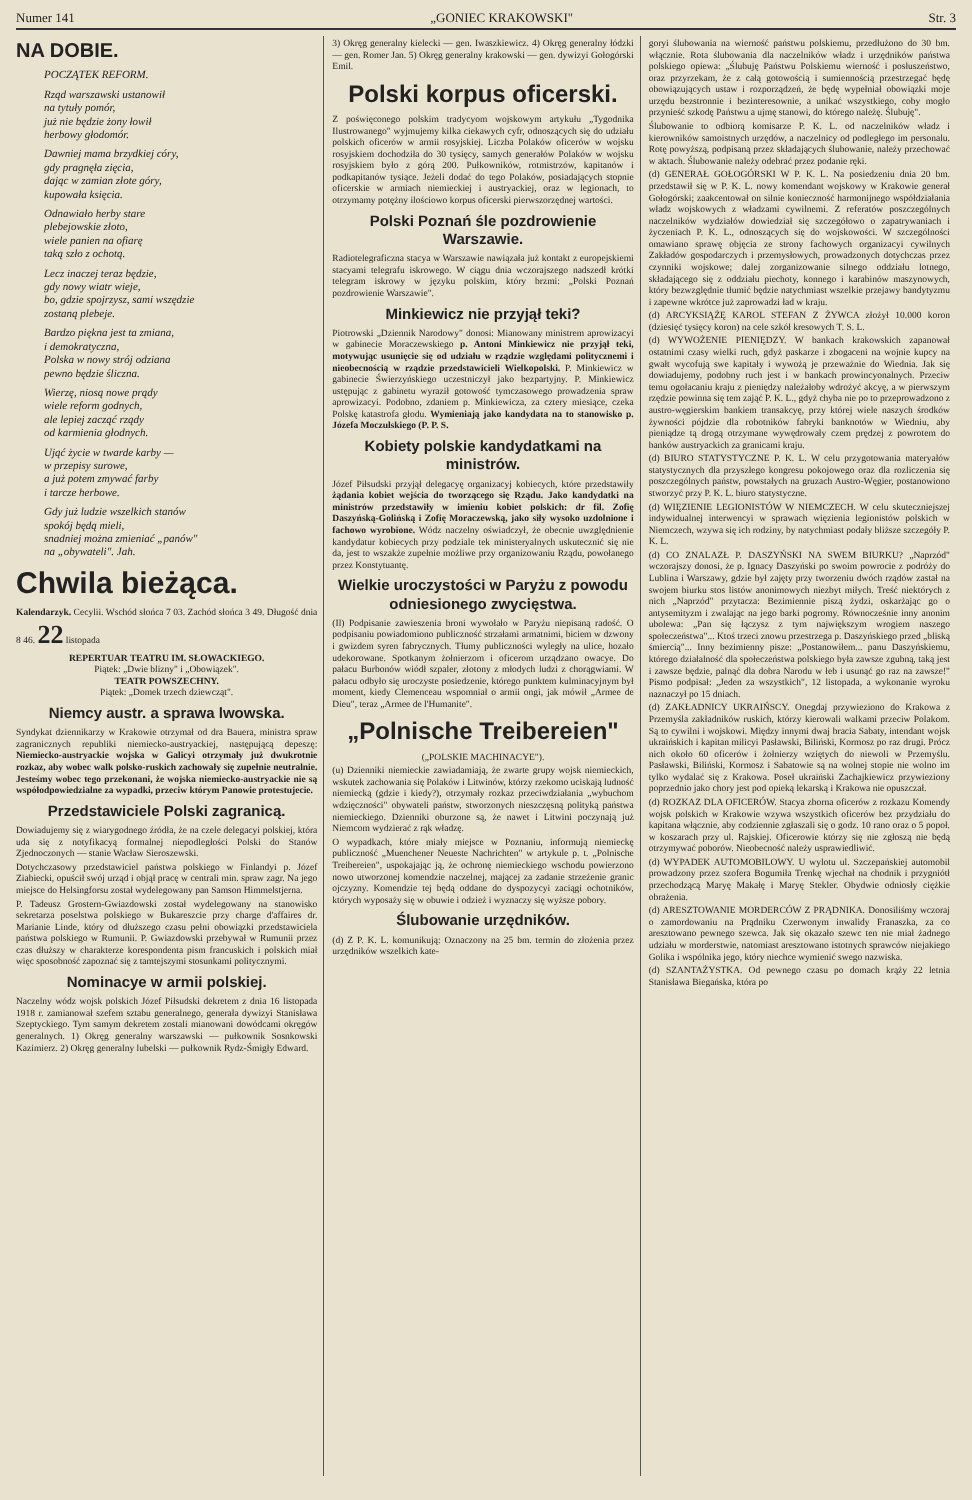Numer 141 „GONIEC KRAKOWSKI" Str. 3
NA DOBIE.
POCZĄTEK REFORM.
Rząd warszawski ustanowił
na tytuły pomór,
już nie będzie żony łowił
herbowy głodomór.
Dawniej mama brzydkiej córy,
gdy pragnęła zięcia,
dając w zamian złote góry,
kupowała księcia.
Odnawiało herby stare
plebejowskie złoto,
wiele panien na ofiarę
taką szło z ochotą.
Lecz inaczej teraz będzie,
gdy nowy wiatr wieje,
bo, gdzie spojrzysz, sami wszędzie
zostaną plebeje.
Bardzo piękna jest ta zmiana,
i demokratyczna,
Polska w nowy strój odziana
pewno będzie śliczna.
Wierzę, niosą nowe prądy
wiele reform godnych,
ale lepiej zacząć rządy
od karmienia głodnych.
Ująć życie w twarde karby —
w przepisy surowe,
a już potem zmywać farby
i tarcze herbowe.
Gdy już ludzie wszelkich stanów
spokój będą mieli,
snadniej można zmieniać „panów"
na „obywateli". Jah.
Chwila bieżąca.
Kalendarzyk. Cecylii. Wschód słońca 7 03. Zachód słońca 3 49. Długość dnia 8 46. 22 listopada
REPERTUAR TEATRU IM. SŁOWACKIEGO.
Piątek: „Dwie blizny" i „Obowiązek".
TEATR POWSZECHNY.
Piątek: „Domek trzech dziewcząt".
Niemcy austr. a sprawa lwowska.
Syndykat dziennikarzy w Krakowie otrzymał od dra Bauera, ministra spraw zagranicznych republiki niemiecko-austryackiej, następującą depeszę: Niemiecko-austryackie wojska w Galicyi otrzymały już dwukrotnie rozkaz, aby wobec walk polsko-ruskich zachowały się zupełnie neutralnie. Jesteśmy wobec tego przekonani, że wojska niemiecko-austryackie nie są współodpowiedzialne za wypadki, przeciw którym Panowie protestujecie.
Przedstawiciele Polski zagranicą.
Dowiadujemy się z wiarygodnego źródła, że na czele delegacyi polskiej, która uda się z notyfikacyą formalnej niepodległości Polski do Stanów Zjednoczonych — stanie Wacław Sieroszewski.
Dotychczasowy przedstawiciel państwa polskiego w Finlandyi p. Józef Ziabiecki, opuścił swój urząd i objął pracę w centrali min. spraw zagr. Na jego miejsce do Helsingforsu został wydelegowany pan Samson Himmelstjerna.
P. Tadeusz Grostern-Gwiazdowski został wydelegowany na stanowisko sekretarza poselstwa polskiego w Bukareszcie przy charge d'affaires dr. Marianie Linde, który od dłuższego czasu pełni obowiązki przedstawiciela państwa polskiego w Rumunii. P. Gwiazdowski przebywał w Rumunii przez czas dłuższy w charakterze korespondenta pism francuskich i polskich miał więc sposobność zapoznać się z tamtejszymi stosunkami politycznymi.
Nominacye w armii polskiej.
Naczelny wódz wojsk polskich Józef Piłsudski dekretem z dnia 16 listopada 1918 r. zamianował szefem sztabu generalnego, generała dywizyi Stanisława Szeptyckiego. Tym samym dekretem zostali mianowani dowódcami okręgów generalnych. 1) Okręg generalny warszawski — pułkownik Sosnkowski Kazimierz. 2) Okręg generalny lubelski — pułkownik Rydz-Śmigły Edward.
3) Okręg generalny kielecki — gen. Iwaszkiewicz. 4) Okręg generalny łódzki — gen. Romer Jan. 5) Okręg generalny krakowski — gen. dywizyi Gołogórski Emil.
Polski korpus oficerski.
Z poświęconego polskim tradycyom wojskowym artykułu „Tygodnika Ilustrowanego" wyjmujemy kilka ciekawych cyfr, odnoszących się do udziału polskich oficerów w armii rosyjskiej. Liczba Polaków oficerów w wojsku rosyjskiem dochodziła do 30 tysięcy, samych generałów Polaków w wojsku rosyjskiem było z górą 200. Pułkowników, rotmistrzów, kapitanów i podkapitanów tysiące. Jeżeli dodać do tego Polaków, posiadających stopnie oficerskie w armiach niemieckiej i austryackiej, oraz w legionach, to otrzymamy potężny ilościowo korpus oficerski pierwszorzędnej wartości.
Polski Poznań śle pozdrowienie Warszawie.
Radiotelegraficzna stacya w Warszawie nawiązała już kontakt z europejskiemi stacyami telegrafu iskrowego. W ciągu dnia wczorajszego nadszedł krótki telegram iskrowy w języku polskim, który brzmi: „Polski Poznań pozdrowienie Warszawie".
Minkiewicz nie przyjął teki?
Piotrowski „Dziennik Narodowy" donosi: Mianowany ministrem aprowizacyi w gabinecie Moraczewskiego p. Antoni Minkiewicz nie przyjął teki, motywując usunięcie się od udziału w rządzie względami politycznemi i nieobecnością w rządzie przedstawicieli Wielkopolski. P. Minkiewicz w gabinecie Świerzyńskiego uczestniczył jako bezpartyjny. P. Minkiewicz ustępując z gabinetu wyraził gotowość tymczasowego prowadzenia spraw aprowizacyi. Podobno, zdaniem p. Minkiewicza, za cztery miesiące, czeka Polskę katastrofa głodu. Wymieniają jako kandydata na to stanowisko p. Józefa Moczulskiego (P. P. S.
Kobiety polskie kandydatkami na ministrów.
Józef Piłsudski przyjął delegacyę organizacyj kobiecych, które przedstawiły żądania kobiet wejścia do tworzącego się Rządu. Jako kandydatki na ministrów przedstawiły w imieniu kobiet polskich: dr fil. Zofię Daszyńską-Golińską i Zofię Moraczewską, jako siły wysoko uzdolnione i fachowo wyrobione. Wódz naczelny oświadczył, że obecnie uwzględnienie kandydatur kobiecych przy podziale tek ministeryalnych uskutecznić się nie da, jest to wszakże zupełnie możliwe przy organizowaniu Rządu, powołanego przez Konstytuantę.
Wielkie uroczystości w Paryżu z powodu odniesionego zwycięstwa.
(Il) Podpisanie zawieszenia broni wywołało w Paryżu niepisaną radość. O podpisaniu powiadomiono publiczność strzałami armatnimi, biciem w dzwony i gwizdem syren fabrycznych. Tłumy publiczności wyległy na ulice, hozało udekorowane. Spotkanym żołnierzom i oficerom urządzano owacye. Do pałacu Burbonów wiódł szpaler, złotony z młodych ludzi z chorągwiami. W pałacu odbyło się uroczyste posiedzenie, którego punktem kulminacyjnym był moment, kiedy Clemenceau wspomniał o armii ongi, jak mówił „Armee de Dieu", teraz „Armee de l'Humanite".
„Polnische Treibereien"
(„POLSKIE MACHINACYE").
(u) Dzienniki niemieckie zawiadamiają, że zwarte grupy wojsk niemieckich, wskutek zachowania się Polaków i Litwinów, którzy rzekomo uciskają ludność niemiecką (gdzie i kiedy?), otrzymały rozkaz przeciwdziałania „wybuchom wdzięczności" obywateli państw, stworzonych nieszczęsną polityką państwa niemieckiego. Dzienniki oburzone są, że nawet i Litwini poczynają już Niemcom wydzierać z rąk władzę.
O wypadkach, które miały miejsce w Poznaniu, informują niemieckę publiczność „Muenchener Neueste Nachrichten" w artykule p. t. „Polnische Treibereien", uspokajając ją, że ochronę niemieckiego wschodu powierzono nowo utworzonej komendzie naczelnej, mającej za zadanie strzeżenie granic ojczyzny. Komendzie tej będą oddane do dyspozycyi zaciągi ochotników, których wyposaży się w obuwie i odzież i wyznaczy się wyższe pobory.
Ślubowanie urzędników.
(d) Z P. K. L. komunikują: Oznaczony na 25 bm. termin do złożenia przez urzędników wszelkich kate-
goryi ślubowania na wierność państwu polskiemu, przedłużono do 30 bm. włącznie. Rota ślubowania dla naczelników władz i urzędników państwa polskiego opiewa: „Ślubuję Państwu Polskiemu wierność i posłuszeństwo, oraz przyrzekam, że z całą gotowością i sumiennością przestrzegać będę obowiązujących ustaw i rozporządzeń, że będę wypełniał obowiązki moje urzędu bezstronnie i bezinteresownie, a unikać wszystkiego, coby mogło przynieść szkodę Państwu a ujmę stanowi, do którego należę. Ślubuję".
Ślubowanie to odbiorą komisarze P. K. L. od naczelników władz i kierowników samoistnych urzędów, a naczelnicy od podległego im personalu. Rotę powyższą, podpisaną przez składających ślubowanie, należy przechować w aktach. Ślubowanie należy odebrać przez podanie ręki.
(d) GENERAŁ GOŁOGÓRSKI W P. K. L. Na posiedzeniu dnia 20 bm. przedstawił się w P. K. L. nowy komendant wojskowy w Krakowie generał Gołogórski; zaakcentował on silnie konieczność harmonijnego współdziałania władz wojskowych z władzami cywilnemi. Z referatów poszczególnych naczelników wydziałów dowiedział się szczegółowo o zapatrywaniach i życzeniach P. K. L., odnoszących się do wojskowości. W szczególności omawiano sprawę objęcia ze strony fachowych organizacyi cywilnych Zakładów gospodarczych i przemysłowych, prowadzonych dotychczas przez czynniki wojskowe; dalej zorganizowanie silnego oddziału lotnego, składającego się z oddziału piechoty, konnego i karabinów maszynowych, który bezwzględnie tłumić będzie natychmiast wszelkie przejawy bandytyzmu i zapewne wkrótce już zaprowadzi ład w kraju.
(d) ARCYKSIĄŻĘ KAROL STEFAN Z ŻYWCA złożył 10.000 koron (dziesięć tysięcy koron) na cele szkół kresowych T. S. L.
(d) WYWOŻENIE PIENIĘDZY. W bankach krakowskich zapanował ostatnimi czasy wielki ruch, gdyż paskarze i zbogaceni na wojnie kupcy na gwałt wycofują swe kapitały i wywożą je przeważnie do Wiednia. Jak się dowiadujemy, podobny ruch jest i w bankach prowincyonalnych. Przeciw temu ogołacaniu kraju z pieniędzy należałoby wdrożyć akcyę, a w pierwszym rzędzie powinna się tem zająć P. K. L., gdyż chyba nie po to przeprowadzono z austro-węgierskim bankiem transakcyę, przy której wiele naszych środków żywności pójdzie dla robotników fabryki banknotów w Wiedniu, aby pieniądze tą drogą otrzymane wywędrowały czem prędzej z powrotem do banków austryackich za granicami kraju.
(d) BIURO STATYSTYCZNE P. K. L. W celu przygotowania materyałów statystycznych dla przyszłego kongresu pokojowego oraz dla rozliczenia się poszczególnych państw, powstałych na gruzach Austro-Węgier, postanowiono stworzyć przy P. K. L. biuro statystyczne.
(d) WIĘZIENIE LEGIONISTÓW W NIEMCZECH. W celu skuteczniejszej indywidualnej interwencyi w sprawach więzienia legionistów polskich w Niemczech, wzywa się ich rodziny, by natychmiast podały bliższe szczegóły P. K. L.
(d) CO ZNALAZŁ P. DASZYŃSKI NA SWEM BIURKU? „Naprzód" wczorajszy donosi, że p. Ignacy Daszyński po swoim powrocie z podróży do Lublina i Warszawy, gdzie był zajęty przy tworzeniu dwóch rządów zastał na swojem biurku stos listów anonimowych niezbyt miłych. Treść niektórych z nich „Naprzód" przytacza: Bezimiennie piszą żydzi, oskarżając go o antysemityzm i zwalając na jego barki pogromy. Równocześnie inny anonim ubolewa: „Pan się łączysz z tym największym wrogiem naszego społeczeństwa"... Ktoś trzeci znowu przestrzega p. Daszyńskiego przed „bliską śmiercią"... Inny bezimienny pisze: „Postanowiłem... panu Daszyńskiemu, którego działalność dla społeczeństwa polskiego była zawsze zgubną, taką jest i zawsze będzie, palnąć dla dobra Narodu w łeb i usunąć go raz na zawsze!" Pismo podpisał: „Jeden za wszystkich", 12 listopada, a wykonanie wyroku naznaczył po 15 dniach.
(d) ZAKŁADNICY UKRAIŃSCY. Onegdaj przywieziono do Krakowa z Przemyśla zakładników ruskich, którzy kierowali walkami przeciw Polakom. Są to cywilni i wojskowi. Między innymi dwaj bracia Sabaty, intendant wojsk ukraińskich i kapitan milicyi Pasławski, Biliński, Kormosz po raz drugi. Prócz nich około 60 oficerów i żołnierzy wziętych do niewoli w Przemyślu. Pasławski, Biliński, Kormosz i Sabatowie są na wolnej stopie nie wolno im tylko wydalać się z Krakowa. Poseł ukraiński Zachajkiewicz przywieziony poprzednio jako chory jest pod opieką lekarską i Krakowa nie opuszczał.
(d) ROZKAZ DLA OFICERÓW. Stacya zborna oficerów z rozkazu Komendy wojsk polskich w Krakowie wzywa wszystkich oficerów bez przydziału do kapitana włącznie, aby codziennie zgłaszali się o godz. 10 rano oraz o 5 popoł. w koszarach przy ul. Rajskiej. Oficerowie którzy się nie zgłoszą nie będą otrzymywać poborów. Nieobecność należy usprawiedliwić.
(d) WYPADEK AUTOMOBILOWY. U wylotu ul. Szczepańskiej automobil prowadzony przez szofera Bogumiła Trenkę wjechał na chodnik i przygniótł przechodzącą Maryę Makałę i Maryę Stekler. Obydwie odniosły ciężkie obrażenia.
(d) ARESZTOWANIE MORDERCÓW Z PRĄDNIKA. Donosiliśmy wczoraj o zamordowaniu na Prądniku Czerwonym inwalidy Franaszka, za co aresztowano pewnego szewca. Jak się okazało szewc ten nie miał żadnego udziału w morderstwie, natomiast aresztowano istotnych sprawców niejakiego Golika i wspólnika jego, który niechce wymienić swego nazwiska.
(d) SZANTAŻYSTKA. Od pewnego czasu po domach krąży 22 letnia Stanisława Biegańska, która po